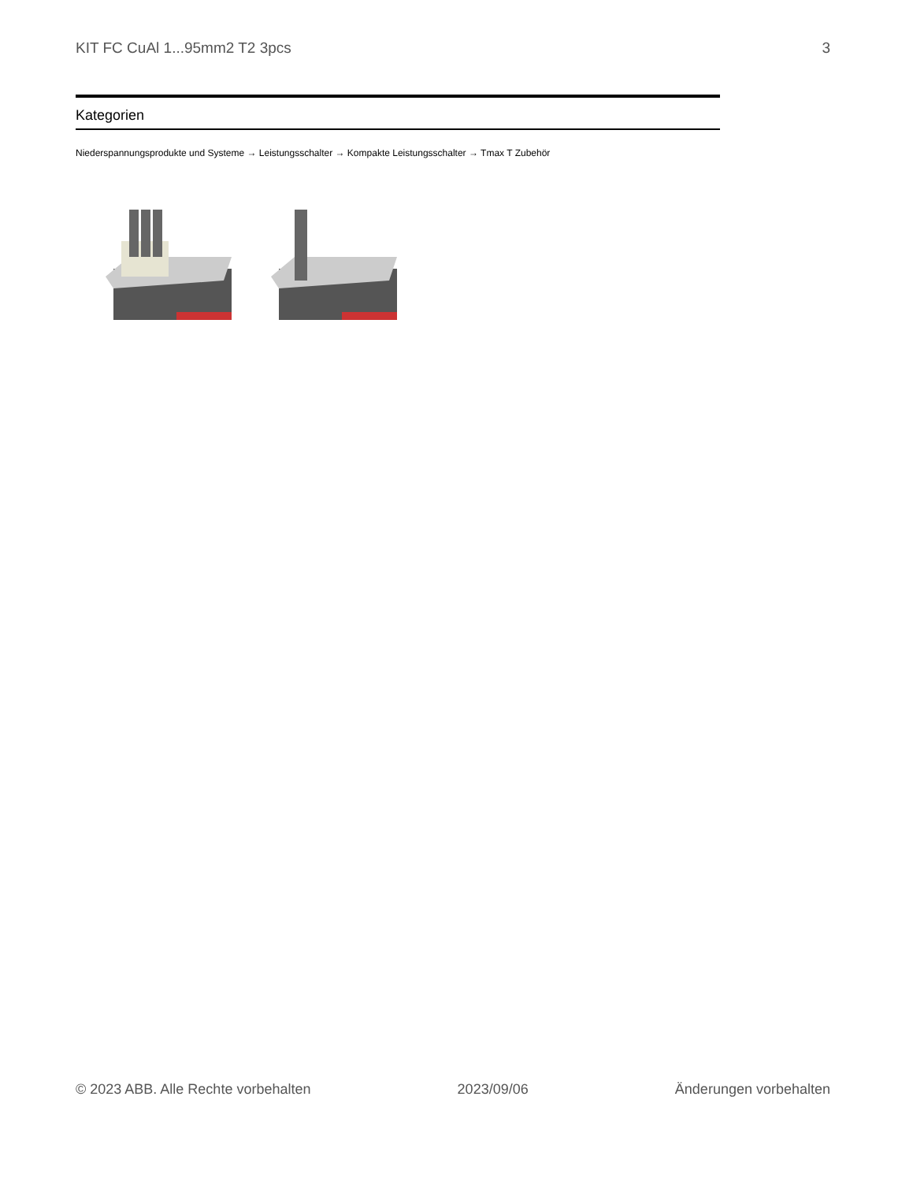KIT FC CuAl 1...95mm2 T2 3pcs 3
Kategorien
Niederspannungsprodukte und Systeme → Leistungsschalter → Kompakte Leistungsschalter → Tmax T Zubehör
© 2023 ABB. Alle Rechte vorbehalten 2023/09/06 Änderungen vorbehalten